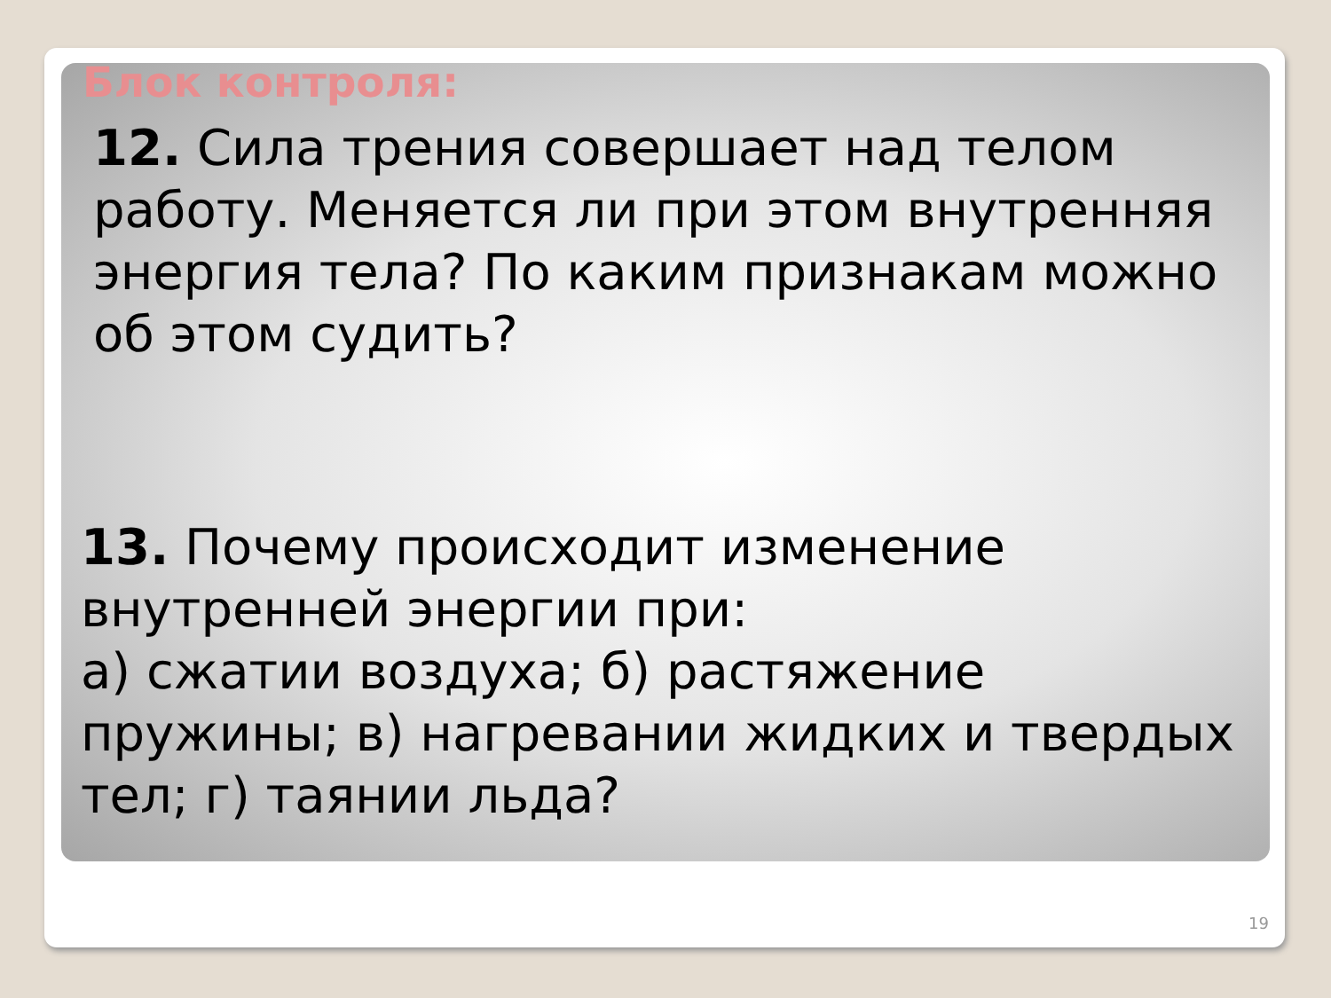Блок контроля:
12. Сила трения совершает над телом работу. Меняется ли при этом внутренняя энергия тела? По каким признакам можно об этом судить?
13. Почему происходит изменение внутренней энергии при:
а) сжатии воздуха; б) растяжение пружины; в) нагревании жидких и твердых тел; г) таянии льда?
19